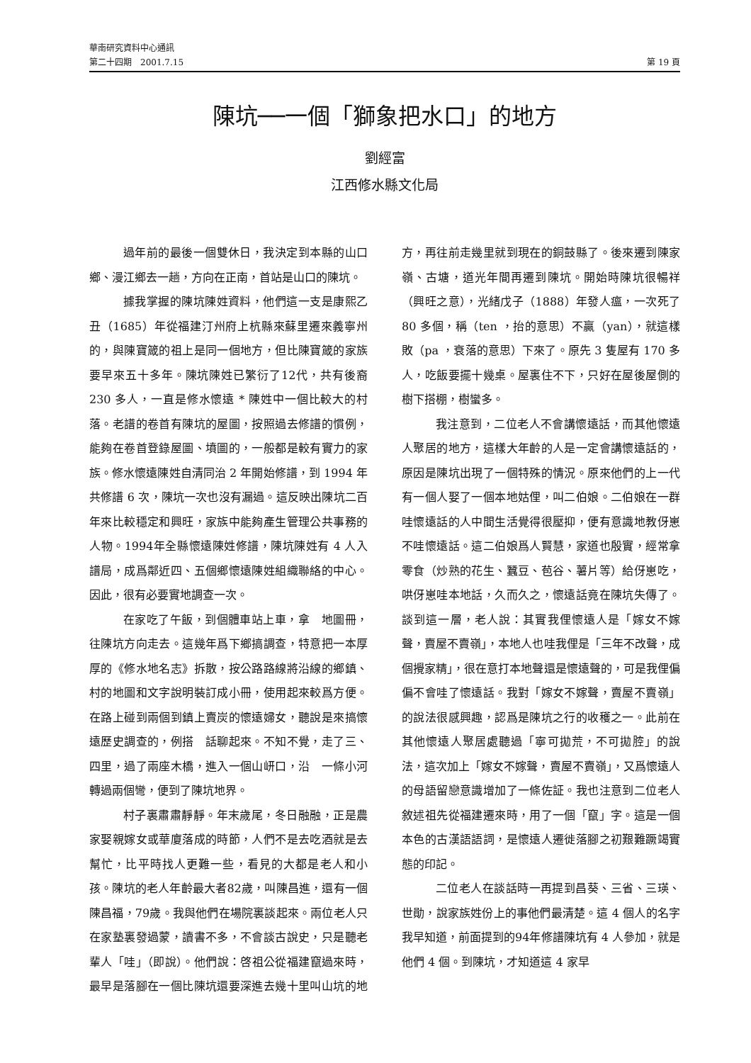華南研究資料中心通訊
第二十四期　2001.7.15 第 19 頁
陳坑──一個「獅象把水口」的地方
劉經富
江西修水縣文化局
過年前的最後一個雙休日，我決定到本縣的山口鄉、漫江鄉去一趟，方向在正南，首站是山口的陳坑。
據我掌握的陳坑陳姓資料，他們這一支是康熙乙丑（1685）年從福建汀州府上杭縣來蘇里遷來義寧州的，與陳寶箴的祖上是同一個地方，但比陳寶箴的家族要早來五十多年。陳坑陳姓已繁衍了12代，共有後裔 230 多人，一直是修水懷遠 * 陳姓中一個比較大的村落。老譜的卷首有陳坑的屋圖，按照過去修譜的慣例，能夠在卷首登錄屋圖、墳圖的，一般都是較有實力的家族。修水懷遠陳姓自清同治 2 年開始修譜，到 1994 年共修譜 6 次，陳坑一次也沒有漏過。這反映出陳坑二百年來比較穩定和興旺，家族中能夠產生管理公共事務的人物。1994年全縣懷遠陳姓修譜，陳坑陳姓有 4 人入譜局，成爲鄰近四、五個鄉懷遠陳姓組織聯絡的中心。因此，很有必要實地調查一次。
在家吃了午飯，到個體車站上車，拿　地圖冊，往陳坑方向走去。這幾年爲下鄉搞調查，特意把一本厚厚的《修水地名志》拆散，按公路路線將沿線的鄉鎮、村的地圖和文字說明裝訂成小冊，使用起來較爲方便。在路上碰到兩個到鎮上賣炭的懷遠婦女，聽說是來搞懷遠歷史調查的，例搭　話聊起來。不知不覺，走了三、四里，過了兩座木橋，進入一個山岍口，沿　一條小河轉過兩個彎，便到了陳坑地界。
村子裏肅肅靜靜。年末歲尾，冬日融融，正是農家娶親嫁女或華廈落成的時節，人們不是去吃酒就是去幫忙，比平時找人更難一些，看見的大都是老人和小孩。陳坑的老人年齡最大者82歲，叫陳昌進，還有一個陳昌福，79歲。我與他們在場院裏談起來。兩位老人只在家塾裏發過蒙，讀書不多，不會談古說史，只是聽老輩人「哇」（即說）。他們說：啓祖公從福建竄過來時，最早是落腳在一個比陳坑還要深進去幾十里叫山坑的地方，再往前走幾里就到現在的銅鼓縣了。後來遷到陳家嶺、古塘，道光年間再遷到陳坑。開始時陳坑很暢祥（興旺之意），光緒戊子（1888）年發人瘟，一次死了 80 多個，稱（ten ，抬的意思）不贏（yan），就這樣敗（pa ，衰落的意思）下來了。原先 3 隻屋有 170 多人，吃飯要擺十幾桌。屋裏住不下，只好在屋後屋側的樹下搭棚，樹蠻多。
我注意到，二位老人不會講懷遠話，而其他懷遠人聚居的地方，這樣大年齡的人是一定會講懷遠話的，原因是陳坑出現了一個特殊的情況。原來他們的上一代有一個人娶了一個本地姑俚，叫二伯娘。二伯娘在一群哇懷遠話的人中間生活覺得很壓抑，便有意識地教伢崽不哇懷遠話。這二伯娘爲人賢慧，家道也殷實，經常拿零食（炒熟的花生、蠶豆、苞谷、薯片等）給伢崽吃，哄伢崽哇本地話，久而久之，懷遠話竟在陳坑失傳了。談到這一層，老人說：其實我俚懷遠人是「嫁女不嫁聲，賣屋不賣嶺」，本地人也哇我俚是「三年不改聲，成個攪家精」，很在意打本地聲還是懷遠聲的，可是我俚偏偏不會哇了懷遠話。我對「嫁女不嫁聲，賣屋不賣嶺」的說法很感興趣，認爲是陳坑之行的收穫之一。此前在其他懷遠人聚居處聽過「寧可拋荒，不可拋腔」的說法，這次加上「嫁女不嫁聲，賣屋不賣嶺」，又爲懷遠人的母語留戀意識增加了一條佐証。我也注意到二位老人敘述祖先從福建遷來時，用了一個「竄」字。這是一個本色的古漢語語詞，是懷遠人遷徙落腳之初艱難蹶竭實態的印記。
二位老人在談話時一再提到昌葵、三省、三瑛、世勛，說家族姓份上的事他們最清楚。這 4 個人的名字我早知道，前面提到的94年修譜陳坑有 4 人參加，就是他們 4 個。到陳坑，才知道這 4 家早